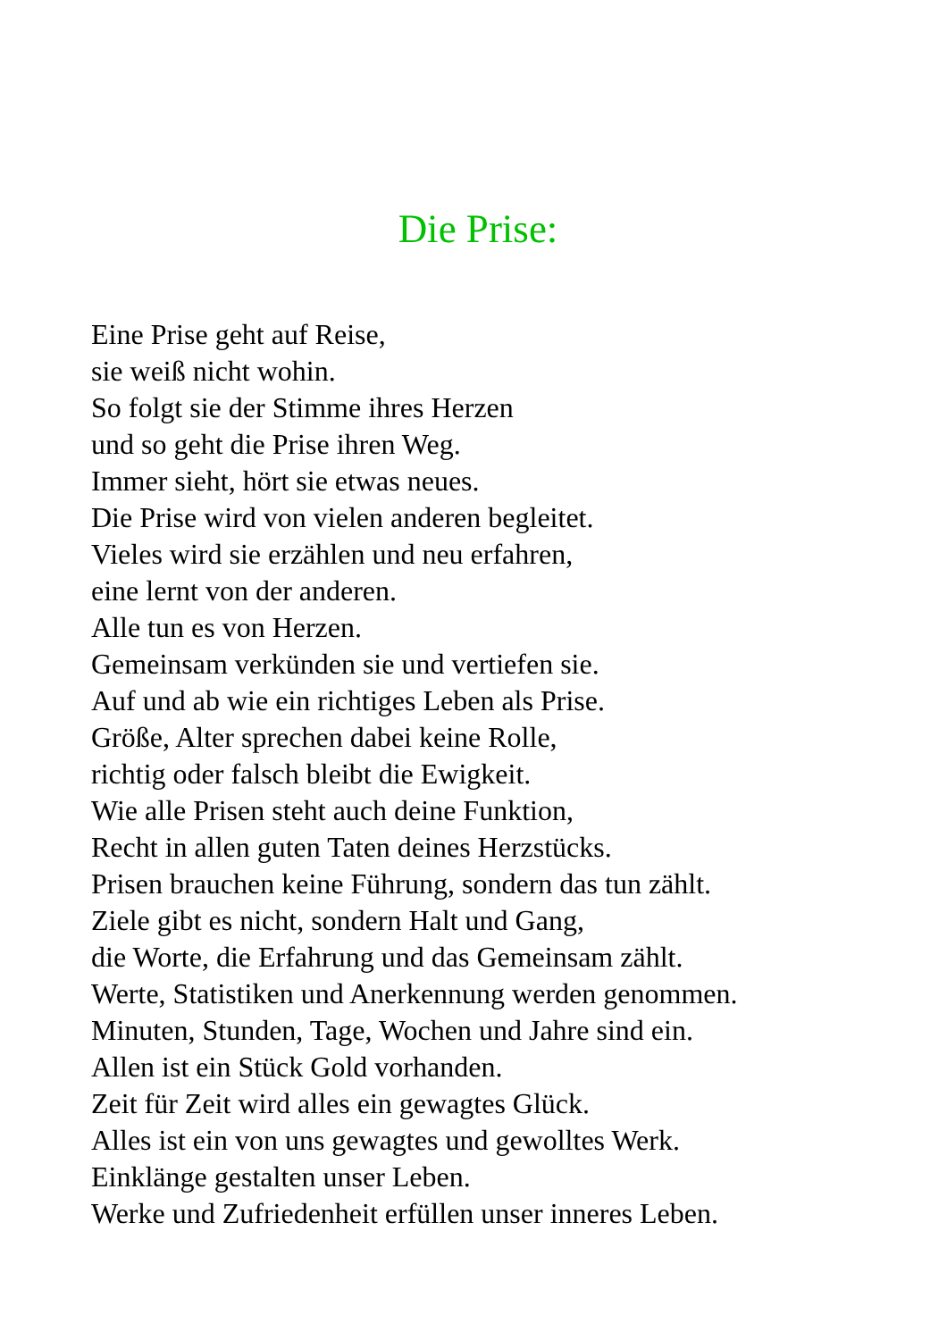Die Prise:
Eine Prise geht auf Reise,
sie weiß nicht wohin.
So folgt sie der Stimme ihres Herzen
und so geht die Prise ihren Weg.
Immer sieht, hört sie etwas neues.
Die Prise wird von vielen anderen begleitet.
Vieles wird sie erzählen und neu erfahren,
eine lernt von der anderen.
Alle tun es von Herzen.
Gemeinsam verkünden sie und vertiefen sie.
Auf und ab wie ein richtiges Leben als Prise.
Größe, Alter sprechen dabei keine Rolle,
richtig oder falsch bleibt die Ewigkeit.
Wie alle Prisen steht auch deine Funktion,
Recht in allen guten Taten deines Herzstücks.
Prisen brauchen keine Führung, sondern das tun zählt.
Ziele gibt es nicht, sondern Halt und Gang,
die Worte, die Erfahrung und das Gemeinsam zählt.
Werte, Statistiken und Anerkennung werden genommen.
Minuten, Stunden, Tage, Wochen und Jahre sind ein.
Allen ist ein Stück Gold vorhanden.
Zeit für Zeit wird alles ein gewagtes Glück.
Alles ist ein von uns gewagtes und gewolltes Werk.
Einklänge gestalten unser Leben.
Werke und Zufriedenheit erfüllen unser inneres Leben.